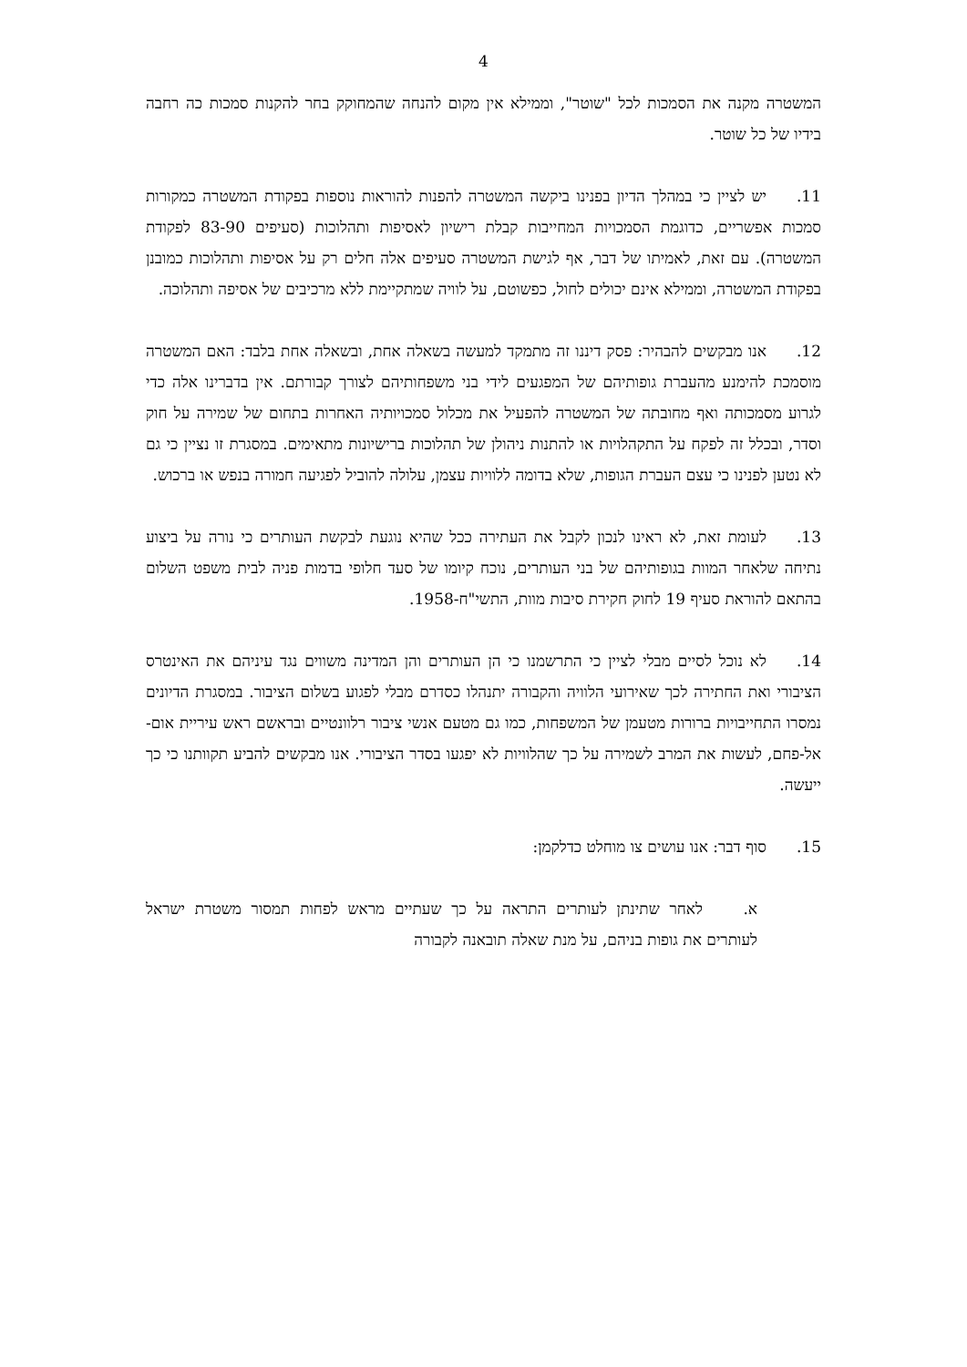4
המשטרה מקנה את הסמכות לכל "שוטר", וממילא אין מקום להנחה שהמחוקק בחר להקנות סמכות כה רחבה בידיו של כל שוטר.
11. יש לציין כי במהלך הדיון בפנינו ביקשה המשטרה להפנות להוראות נוספות בפקודת המשטרה כמקורות סמכות אפשריים, כדוגמת הסמכויות המחייבות קבלת רישיון לאסיפות ותהלוכות (סעיפים 83-90 לפקודת המשטרה). עם זאת, לאמיתו של דבר, אף לגישת המשטרה סעיפים אלה חלים רק על אסיפות ותהלוכות כמובנן בפקודת המשטרה, וממילא אינם יכולים לחול, כפשוטם, על לוויה שמתקיימת ללא מרכיבים של אסיפה ותהלוכה.
12. אנו מבקשים להבהיר: פסק דיננו זה מתמקד למעשה בשאלה אחת, ובשאלה אחת בלבד: האם המשטרה מוסמכת להימנע מהעברת גופותיהם של המפגעים לידי בני משפחותיהם לצורך קבורתם. אין בדברינו אלה כדי לגרוע מסמכותה ואף מחובתה של המשטרה להפעיל את מכלול סמכויותיה האחרות בתחום של שמירה על חוק וסדר, ובכלל זה לפקח על התקהלויות או להתנות ניהולן של תהלוכות ברישיונות מתאימים. במסגרת זו נציין כי גם לא נטען לפנינו כי עצם העברת הגופות, שלא בדומה ללוויות עצמן, עלולה להוביל לפגיעה חמורה בנפש או ברכוש.
13. לעומת זאת, לא ראינו לנכון לקבל את העתירה ככל שהיא נוגעת לבקשת העותרים כי נורה על ביצוע נתיחה שלאחר המוות בגופותיהם של בני העותרים, נוכח קיומו של סעד חלופי בדמות פניה לבית משפט השלום בהתאם להוראת סעיף 19 לחוק חקירת סיבות מוות, התשי"ח-1958.
14. לא נוכל לסיים מבלי לציין כי התרשמנו כי הן העותרים והן המדינה משווים נגד עיניהם את האינטרס הציבורי ואת החתירה לכך שאירועי הלוויה והקבורה יתנהלו כסדרם מבלי לפגוע בשלום הציבור. במסגרת הדיונים נמסרו התחייבויות ברורות מטעמן של המשפחות, כמו גם מטעם אנשי ציבור רלוונטיים ובראשם ראש עיריית אום-אל-פחם, לעשות את המרב לשמירה על כך שהלוויות לא יפגעו בסדר הציבורי. אנו מבקשים להביע תקוותנו כי כך ייעשה.
15. סוף דבר: אנו עושים צו מוחלט כדלקמן:
א. לאחר שתינתן לעותרים התראה על כך שעתיים מראש לפחות תמסור משטרת ישראל לעותרים את גופות בניהם, על מנת שאלה תובאנה לקבורה